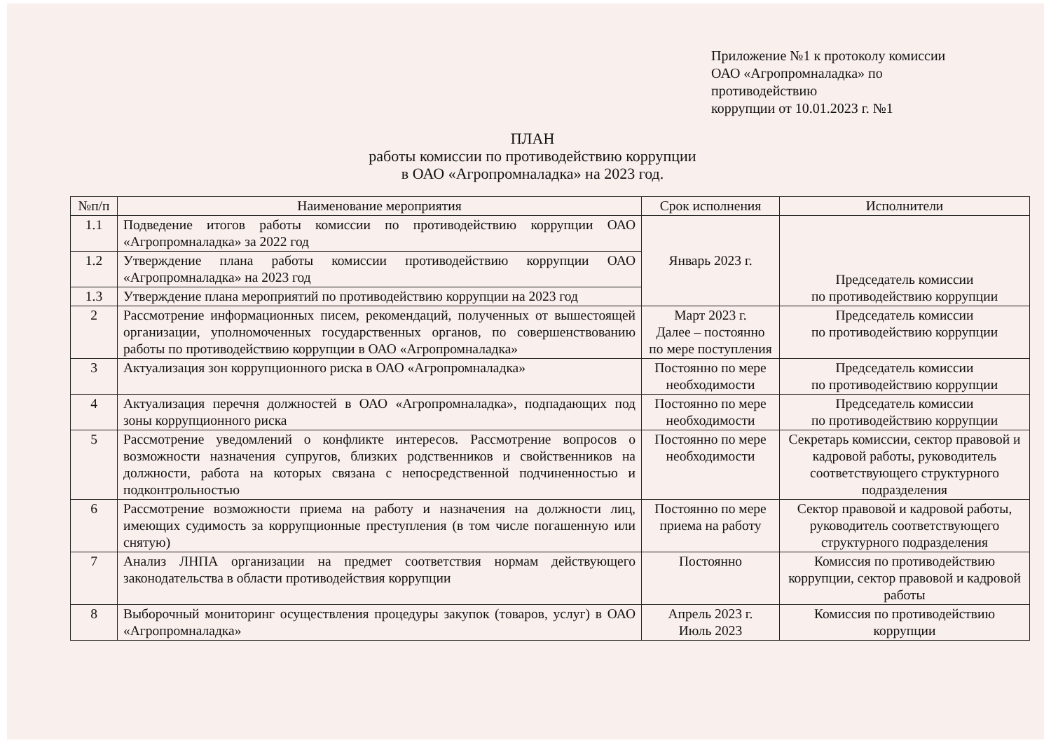Приложение №1 к протоколу комиссии
ОАО «Агропромналадка» по
противодействию
коррупции от 10.01.2023 г. №1
ПЛАН
работы комиссии по противодействию коррупции
в ОАО «Агропромналадка» на 2023 год.
| №п/п | Наименование мероприятия | Срок исполнения | Исполнители |
| --- | --- | --- | --- |
| 1.1 | Подведение итогов работы комиссии по противодействию коррупции ОАО «Агропромналадка» за 2022 год | Январь 2023 г. | Председатель комиссии по противодействию коррупции |
| 1.2 | Утверждение плана работы комиссии противодействию коррупции ОАО «Агропромналадка» на 2023 год | | |
| 1.3 | Утверждение плана мероприятий по противодействию коррупции на 2023 год | | |
| 2 | Рассмотрение информационных писем, рекомендаций, полученных от вышестоящей организации, уполномоченных государственных органов, по совершенствованию работы по противодействию коррупции в ОАО «Агропромналадка» | Март 2023 г. Далее – постоянно по мере поступления | Председатель комиссии по противодействию коррупции |
| 3 | Актуализация зон коррупционного риска в ОАО «Агропромналадка» | Постоянно по мере необходимости | Председатель комиссии по противодействию коррупции |
| 4 | Актуализация перечня должностей в ОАО «Агропромналадка», подпадающих под зоны коррупционного риска | Постоянно по мере необходимости | Председатель комиссии по противодействию коррупции |
| 5 | Рассмотрение уведомлений о конфликте интересов. Рассмотрение вопросов о возможности назначения супругов, близких родственников и свойственников на должности, работа на которых связана с непосредственной подчиненностью и подконтрольностью | Постоянно по мере необходимости | Секретарь комиссии, сектор правовой и кадровой работы, руководитель соответствующего структурного подразделения |
| 6 | Рассмотрение возможности приема на работу и назначения на должности лиц, имеющих судимость за коррупционные преступления (в том числе погашенную или снятую) | Постоянно по мере приема на работу | Сектор правовой и кадровой работы, руководитель соответствующего структурного подразделения |
| 7 | Анализ ЛНПА организации на предмет соответствия нормам действующего законодательства в области противодействия коррупции | Постоянно | Комиссия по противодействию коррупции, сектор правовой и кадровой работы |
| 8 | Выборочный мониторинг осуществления процедуры закупок (товаров, услуг) в ОАО «Агропромналадка» | Апрель 2023 г. Июль 2023 | Комиссия по противодействию коррупции |